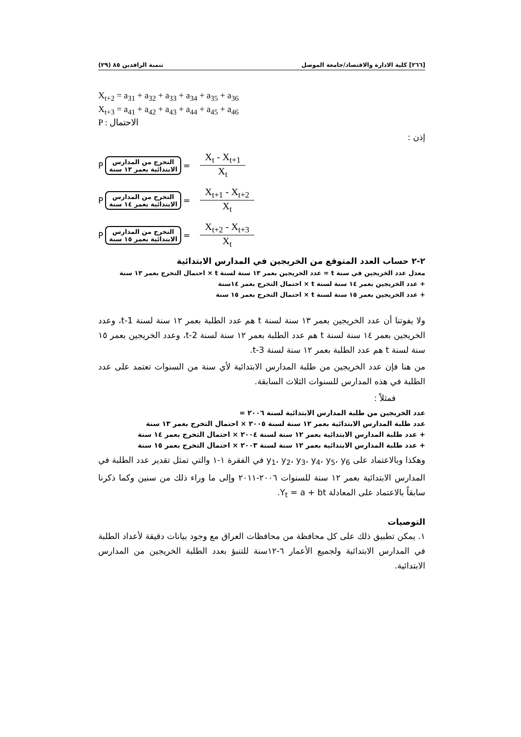[٢٦٦] كلية الادارة والاقتصاد/جامعة الموصل تنمية الرافدين ٨٥ (٢٩)
X<sub>t+2</sub> = a<sub>31</sub> + a<sub>32</sub> + a<sub>33</sub> + a<sub>34</sub> + a<sub>35</sub> + a<sub>36</sub>
X<sub>t+3</sub> = a<sub>41</sub> + a<sub>42</sub> + a<sub>43</sub> + a<sub>44</sub> + a<sub>45</sub> + a<sub>46</sub>
P : الاحتمال
إذن :
P
التخرج من المدارس
الابتدائية بعمر ١٣ سنة
=
X<sub>t</sub> - X<sub>t+1</sub>
X<sub>t</sub>
P
التخرج من المدارس
الابتدائية بعمر ١٤ سنة
=
X<sub>t+1</sub> - X<sub>t+2</sub>
X<sub>t</sub>
P
التخرج من المدارس
الابتدائية بعمر ١٥ سنة
=
X<sub>t+2</sub> - X<sub>t+3</sub>
X<sub>t</sub>
٢-٢ حساب العدد المتوقع من الخريجين في المدارس الابتدائية
معدل عدد الخريجين في سنة t = عدد الخريجين بعمر ١٣ سنة لسنة t × احتمال التخرج بعمر ١٣ سنة
+ عدد الخريجين بعمر ١٤ سنة لسنة t × احتمال التخرج بعمر ١٤سنة
+ عدد الخريجين بعمر ١٥ سنة لسنة t × احتمال التخرج بعمر ١٥ سنة
ولا يفوتنا أن عدد الخريجين بعمر ١٣ سنة لسنة t هم عدد الطلبة بعمر ١٢ سنة لسنة t-1، وعدد الخريجين بعمر ١٤ سنة لسنة t هم عدد الطلبة بعمر ١٢ سنة لسنة t-2، وعدد الخريجين بعمر ١٥ سنة لسنة t هم عدد الطلبة بعمر ١٢ سنة لسنة t-3.
من هنا فإن عدد الخريجين من طلبة المدارس الابتدائية لأي سنة من السنوات تعتمد على عدد الطلبة في هذه المدارس للسنوات الثلاث السابقة.
فمثلاً :
عدد الخريجين من طلبة المدارس الابتدائية لسنة ٢٠٠٦ =
عدد طلبة المدارس الابتدائية بعمر ١٢ سنة لسنة ٢٠٠٥ × احتمال التخرج بعمر ١٣ سنة
+ عدد طلبة المدارس الابتدائية بعمر ١٢ سنة لسنة ٢٠٠٤ × احتمال التخرج بعمر ١٤ سنة
+ عدد طلبة المدارس الابتدائية بعمر ١٢ سنة لسنة ٢٠٠٣ × احتمال التخرج بعمر ١٥ سنة
وهكذا وبالاعتماد على y<sub>1</sub>، y<sub>2</sub>، y<sub>3</sub>، y<sub>4</sub>، y<sub>5</sub>، y<sub>6</sub> في الفقرة ١-١ والتي تمثل تقدير عدد الطلبة في المدارس الابتدائية بعمر ١٢ سنة للسنوات ٢٠٠٦-٢٠١١ وإلى ما وراء ذلك من سنين وكما ذكرنا سابقاً بالاعتماد على المعادلة Y<sub>t</sub> = a + bt.
التوصيات
١. يمكن تطبيق ذلك على كل محافظة من محافظات العراق مع وجود بيانات دقيقة لأعداد الطلبة في المدارس الابتدائية ولجميع الأعمار ٦-١٢سنة للتنبؤ بعدد الطلبة الخريجين من المدارس الابتدائية.